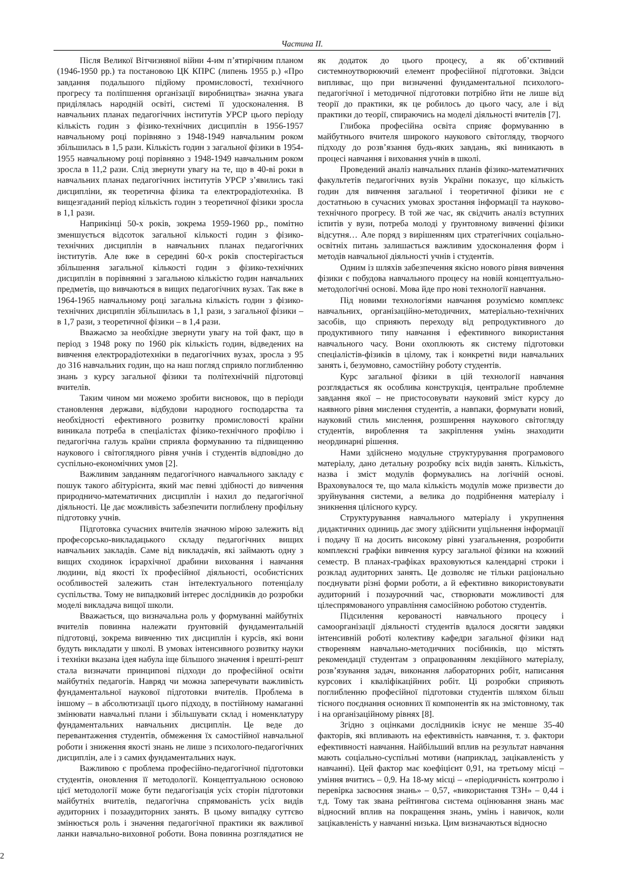Частина II.
Після Великої Вітчизняної війни 4-им п’ятирічним планом (1946-1950 рр.) та постановою ЦК КПРС (липень 1955 р.) «Про завдання подальшого підйому промисловості, технічного прогресу та поліпшення організації виробництва» значна увага приділялась народній освіті, системі її удосконалення. В навчальних планах педагогічних інститутів УРСР цього періоду кількість годин з фізико-технічних дисциплін в 1956-1957 навчальному році порівняно з 1948-1949 навчальним роком збільшилась в 1,5 рази. Кількість годин з загальної фізики в 1954-1955 навчальному році порівняно з 1948-1949 навчальним роком зросла в 11,2 рази. Слід звернути увагу на те, що в 40-ві роки в навчальних планах педагогічних інститутів УРСР з’явились такі дисципліни, як теоретична фізика та електрорадіотехніка. В вищезгаданий період кількість годин з теоретичної фізики зросла в 1,1 рази.
Наприкінці 50-х років, зокрема 1959-1960 рр., помітно зменшується відсоток загальної кількості годин з фізико-технічних дисциплін в навчальних планах педагогічних інститутів. Але вже в середині 60-х років спостерігається збільшення загальної кількості годин з фізико-технічних дисциплін в порівнянні з загальною кількістю годин навчальних предметів, що вивчаються в вищих педагогічних вузах. Так вже в 1964-1965 навчальному році загальна кількість годин з фізико-технічних дисциплін збільшилась в 1,1 рази, з загальної фізики – в 1,7 рази, з теоретичної фізики – в 1,4 рази.
Вважаємо за необхідне звернути увагу на той факт, що в період з 1948 року по 1960 рік кількість годин, відведених на вивчення електрорадіотехніки в педагогічних вузах, зросла з 95 до 316 навчальних годин, що на наш погляд сприяло поглибленню знань з курсу загальної фізики та політехнічній підготовці вчителів.
Таким чином ми можемо зробити висновок, що в періоди становлення держави, відбудови народного господарства та необхідності ефективного розвитку промисловості країни виникала потреба в спеціалістах фізико-технічного профілю і педагогічна галузь країни сприяла формуванню та підвищенню наукового і світоглядного рівня учнів і студентів відповідно до суспільно-економічних умов [2].
Важливим завданням педагогічного навчального закладу є пошук такого абітурієнта, який має певні здібності до вивчення природничо-математичних дисциплін і нахил до педагогічної діяльності. Це дає можливість забезпечити поглиблену профільну підготовку учнів.
Підготовка сучасних вчителів значною мірою залежить від професорсько-викладацького складу педагогічних вищих навчальних закладів. Саме від викладачів, які займають одну з вищих сходинок ієрархічної драбини виховання і навчання людини, від якості їх професійної діяльності, особистісних особливостей залежить стан інтелектуального потенціалу суспільства. Тому не випадковий інтерес дослідників до розробки моделі викладача вищої школи.
Вважається, що визначальна роль у формуванні майбутніх вчителів повинна належати ґрунтовній фундаментальній підготовці, зокрема вивченню тих дисциплін і курсів, які вони будуть викладати у школі. В умовах інтенсивного розвитку науки і техніки вказана ідея набула іще більшого значення і врешті-решт стала визначати принципові підходи до професійної освіти майбутніх педагогів. Навряд чи можна заперечувати важливість фундаментальної наукової підготовки вчителів. Проблема в іншому – в абсолютизації цього підходу, в постійному намаганні змінювати навчальні плани і збільшувати склад і номенклатуру фундаментальних навчальних дисциплін. Це веде до перевантаження студентів, обмеження їх самостійної навчальної роботи і зниження якості знань не лише з психолого-педагогічних дисциплін, але і з самих фундаментальних наук.
Важливою є проблема професійно-педагогічної підготовки студентів, оновлення її методології. Концептуальною основою цієї методології може бути педагогізація усіх сторін підготовки майбутніх вчителів, педагогічна спрямованість усіх видів аудиторних і позааудиторних занять. В цьому випадку суттєво змінюється роль і значення педагогічної практики як важливої ланки навчально-виховної роботи. Вона повинна розглядатися не як додаток до цього процесу, а як об’єктивний системноутворюючий елемент професійної підготовки. Звідси випливає, що при визначенні фундаментальної психолого-педагогічної і методичної підготовки потрібно йти не лише від теорії до практики, як це робилось до цього часу, але і від практики до теорії, спираючись на моделі діяльності вчителів [7].
Глибока професійна освіта сприяє формуванню в майбутнього вчителя широкого наукового світогляду, творчого підходу до розв’язання будь-яких завдань, які виникають в процесі навчання і виховання учнів в школі.
Проведений аналіз навчальних планів фізико-математичних факультетів педагогічних вузів України показує, що кількість годин для вивчення загальної і теоретичної фізики не є достатньою в сучасних умовах зростання інформації та науково-технічного прогресу. В той же час, як свідчить аналіз вступних іспитів у вузи, потреба молоді у ґрунтовному вивченні фізики відсутня… Але поряд з вирішенням цих стратегічних соціально-освітніх питань залишається важливим удосконалення форм і методів навчальної діяльності учнів і студентів.
Одним із шляхів забезпечення якісно нового рівня вивчення фізики є побудова навчального процесу на новій концептуально-методологічні основі. Мова йде про нові технології навчання.
Під новими технологіями навчання розуміємо комплекс навчальних, організаційно-методичних, матеріально-технічних засобів, що сприяють переходу від репродуктивного до продуктивного типу навчання і ефективного використання навчального часу. Вони охоплюють як систему підготовки спеціалістів-фізиків в цілому, так і конкретні види навчальних занять і, безумовно, самостійну роботу студентів.
Курс загальної фізики в цій технології навчання розглядається як особлива конструкція, центральне проблемне завдання якої – не пристосовувати науковий зміст курсу до наявного рівня мислення студентів, а навпаки, формувати новий, науковий стиль мислення, розширення наукового світогляду студентів, вироблення та закріплення умінь знаходити неординарні рішення.
Нами здійснено модульне структурування програмового матеріалу, дано детальну розробку всіх видів занять. Кількість, назва і зміст модулів формувались на логічній основі. Враховувалося те, що мала кількість модулів може призвести до зруйнування системи, а велика до подрібнення матеріалу і зникнення цілісного курсу.
Структурування навчального матеріалу і укрупнення дидактичних одиниць дає змогу здійснити ущільнення інформації і подачу її на досить високому рівні узагальнення, розробити комплексні графіки вивчення курсу загальної фізики на кожний семестр. В планах-графіках враховуються календарні строки і розклад аудиторних занять. Це дозволяє не тільки раціонально поєднувати різні форми роботи, а й ефективно використовувати аудиторний і позаурочний час, створювати можливості для цілеспрямованого управління самосійною роботою студентів.
Підсилення керованості навчального процесу і самоорганізації діяльності студентів вдалося досягти завдяки інтенсивній роботі колективу кафедри загальної фізики над створенням навчально-методичних посібників, що містять рекомендації студентам з опрацюванням лекційного матеріалу, розв’язування задач, виконання лабораторних робіт, написання курсових і кваліфікаційних робіт. Ці розробки сприяють поглибленню професійної підготовки студентів шляхом більш тісного поєднання основних її компонентів як на змістовному, так і на організаційному рівнях [8].
Згідно з оцінками дослідників існує не менше 35-40 факторів, які впливають на ефективність навчання, т. з. фактори ефективності навчання. Найбільший вплив на результат навчання мають соціально-суспільні мотиви (наприклад, зацікавленість у навчанні). Цей фактор має коефіцієнт 0,91, на третьому місці – уміння вчитись – 0,9. На 18-му місці – «періодичність контролю і перевірка засвоєння знань» – 0,57, «використання ТЗН» – 0,44 і т.д. Тому так звана рейтингова система оцінювання знань має відносний вплив на покращення знань, умінь і навичок, коли зацікавленість у навчанні низька. Цим визначаються відносно
2